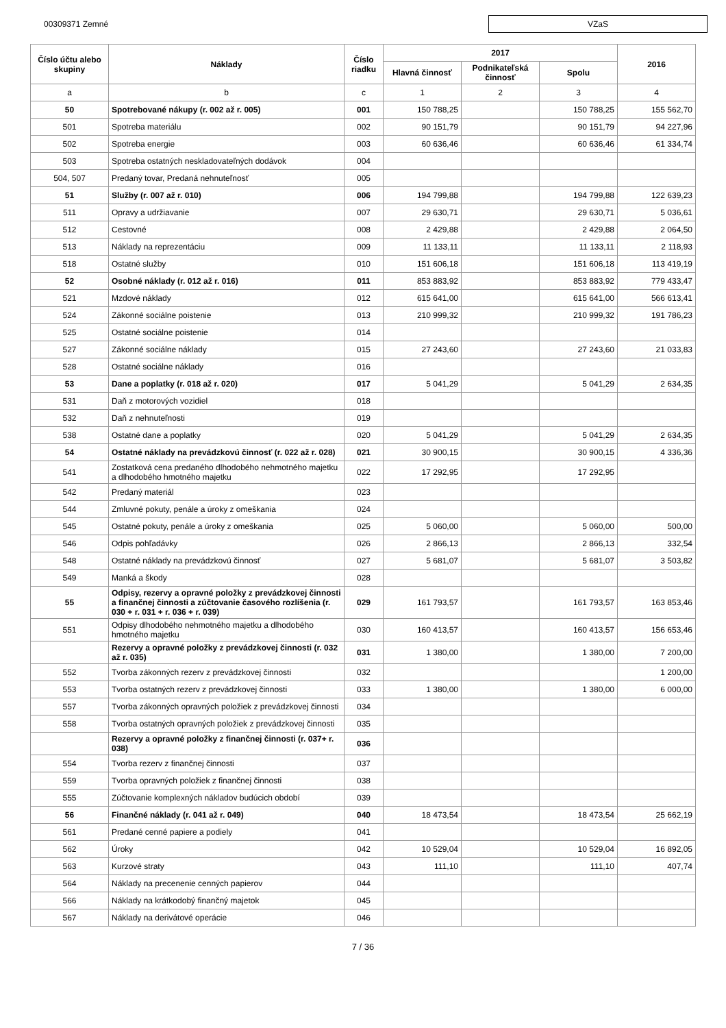00309371 Zemné
VZaS
| Číslo účtu alebo skupiny | Náklady | Číslo riadku | 2017 | | | 2016 |
| --- | --- | --- | --- | --- | --- | --- |
| | | | Hlavná činnosť | Podnikateľská činnosť | Spolu | |
| a | b | c | 1 | 2 | 3 | 4 |
| 50 | Spotrebované nákupy (r. 002 až r. 005) | 001 | 150 788,25 | | 150 788,25 | 155 562,70 |
| 501 | Spotreba materiálu | 002 | 90 151,79 | | 90 151,79 | 94 227,96 |
| 502 | Spotreba energie | 003 | 60 636,46 | | 60 636,46 | 61 334,74 |
| 503 | Spotreba ostatných neskladovateľných dodávok | 004 | | | | |
| 504, 507 | Predaný tovar, Predaná nehnuteľnosť | 005 | | | | |
| 51 | Služby (r. 007 až r. 010) | 006 | 194 799,88 | | 194 799,88 | 122 639,23 |
| 511 | Opravy a udržiavanie | 007 | 29 630,71 | | 29 630,71 | 5 036,61 |
| 512 | Cestovné | 008 | 2 429,88 | | 2 429,88 | 2 064,50 |
| 513 | Náklady na reprezentáciu | 009 | 11 133,11 | | 11 133,11 | 2 118,93 |
| 518 | Ostatné služby | 010 | 151 606,18 | | 151 606,18 | 113 419,19 |
| 52 | Osobné náklady (r. 012 až r. 016) | 011 | 853 883,92 | | 853 883,92 | 779 433,47 |
| 521 | Mzdové náklady | 012 | 615 641,00 | | 615 641,00 | 566 613,41 |
| 524 | Zákonné sociálne poistenie | 013 | 210 999,32 | | 210 999,32 | 191 786,23 |
| 525 | Ostatné sociálne poistenie | 014 | | | | |
| 527 | Zákonné sociálne náklady | 015 | 27 243,60 | | 27 243,60 | 21 033,83 |
| 528 | Ostatné sociálne náklady | 016 | | | | |
| 53 | Dane a poplatky (r. 018 až r. 020) | 017 | 5 041,29 | | 5 041,29 | 2 634,35 |
| 531 | Daň z motorových vozidiel | 018 | | | | |
| 532 | Daň z nehnuteľnosti | 019 | | | | |
| 538 | Ostatné dane a poplatky | 020 | 5 041,29 | | 5 041,29 | 2 634,35 |
| 54 | Ostatné náklady na prevádzkovú činnosť (r. 022 až r. 028) | 021 | 30 900,15 | | 30 900,15 | 4 336,36 |
| 541 | Zostatková cena predaného dlhodobého nehmotného majetku a dlhodobého hmotného majetku | 022 | 17 292,95 | | 17 292,95 | |
| 542 | Predaný materiál | 023 | | | | |
| 544 | Zmluvné pokuty, penále a úroky z omeškania | 024 | | | | |
| 545 | Ostatné pokuty, penále a úroky z omeškania | 025 | 5 060,00 | | 5 060,00 | 500,00 |
| 546 | Odpis pohľadávky | 026 | 2 866,13 | | 2 866,13 | 332,54 |
| 548 | Ostatné náklady na prevádzkovú činnosť | 027 | 5 681,07 | | 5 681,07 | 3 503,82 |
| 549 | Manká a škody | 028 | | | | |
| 55 | Odpisy, rezervy a opravné položky z prevádzkovej činnosti a finančnej činnosti a zúčtovanie časového rozlíšenia (r. 030 + r. 031 + r. 036 + r. 039) | 029 | 161 793,57 | | 161 793,57 | 163 853,46 |
| 551 | Odpisy dlhodobého nehmotného majetku a dlhodobého hmotného majetku | 030 | 160 413,57 | | 160 413,57 | 156 653,46 |
| | Rezervy a opravné položky z prevádzkovej činnosti (r. 032 až r. 035) | 031 | 1 380,00 | | 1 380,00 | 7 200,00 |
| 552 | Tvorba zákonných rezerv z prevádzkovej činnosti | 032 | | | | 1 200,00 |
| 553 | Tvorba ostatných rezerv z prevádzkovej činnosti | 033 | 1 380,00 | | 1 380,00 | 6 000,00 |
| 557 | Tvorba zákonných opravných položiek z prevádzkovej činnosti | 034 | | | | |
| 558 | Tvorba ostatných opravných položiek z prevádzkovej činnosti | 035 | | | | |
| | Rezervy a opravné položky z finančnej činnosti (r. 037+ r. 038) | 036 | | | | |
| 554 | Tvorba rezerv z finančnej činnosti | 037 | | | | |
| 559 | Tvorba opravných položiek z finančnej činnosti | 038 | | | | |
| 555 | Zúčtovanie komplexných nákladov budúcich období | 039 | | | | |
| 56 | Finančné náklady (r. 041 až r. 049) | 040 | 18 473,54 | | 18 473,54 | 25 662,19 |
| 561 | Predané cenné papiere a podiely | 041 | | | | |
| 562 | Úroky | 042 | 10 529,04 | | 10 529,04 | 16 892,05 |
| 563 | Kurzové straty | 043 | 111,10 | | 111,10 | 407,74 |
| 564 | Náklady na precenenie cenných papierov | 044 | | | | |
| 566 | Náklady na krátkodobý finančný majetok | 045 | | | | |
| 567 | Náklady na derivátové operácie | 046 | | | | |
7 / 36